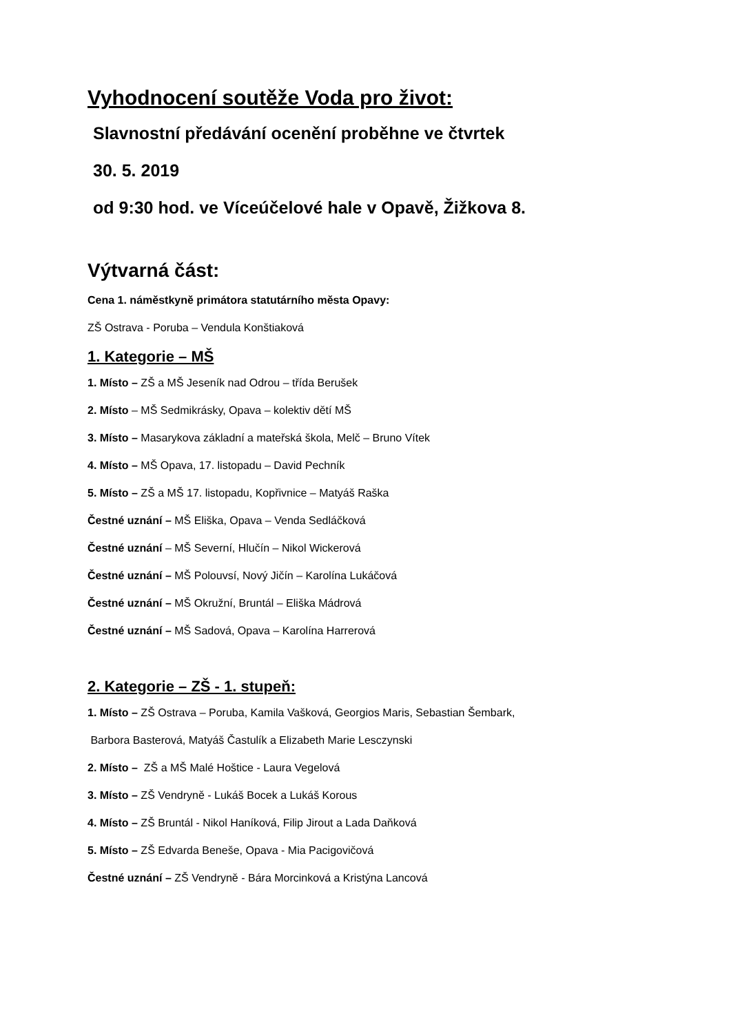Vyhodnocení soutěže Voda pro život:
Slavnostní předávání ocenění proběhne ve čtvrtek
30. 5. 2019
od 9:30 hod. ve Víceúčelové hale v Opavě, Žižkova 8.
Výtvarná část:
Cena 1. náměstkyně primátora statutárního města Opavy:
ZŠ Ostrava - Poruba – Vendula Konštiaková
1. Kategorie – MŠ
1. Místo – ZŠ a MŠ Jeseník nad Odrou – třída Berušek
2. Místo – MŠ Sedmikrásky, Opava – kolektiv dětí MŠ
3. Místo – Masarykova základní a mateřská škola, Melč – Bruno Vítek
4. Místo – MŠ Opava, 17. listopadu – David Pechník
5. Místo – ZŠ a MŠ 17. listopadu, Kopřivnice – Matyáš Raška
Čestné uznání – MŠ Eliška, Opava – Venda Sedláčková
Čestné uznání – MŠ Severní, Hlučín – Nikol Wickerová
Čestné uznání – MŠ Polouvsí, Nový Jičín – Karolína Lukáčová
Čestné uznání – MŠ Okružní, Bruntál – Eliška Mádrová
Čestné uznání – MŠ Sadová, Opava – Karolína Harrerová
2. Kategorie – ZŠ - 1. stupeň:
1. Místo – ZŠ Ostrava – Poruba, Kamila Vašková, Georgios Maris, Sebastian Šembark,
Barbora Basterová, Matyáš Častulík a Elizabeth Marie Lesczynski
2. Místo – ZŠ a MŠ Malé Hoštice - Laura Vegelová
3. Místo – ZŠ Vendryně - Lukáš Bocek a Lukáš Korous
4. Místo – ZŠ Bruntál - Nikol Haníková, Filip Jirout a Lada Daňková
5. Místo – ZŠ Edvarda Beneše, Opava - Mia Pacigovičová
Čestné uznání – ZŠ Vendryně - Bára Morcinková a Kristýna Lancová